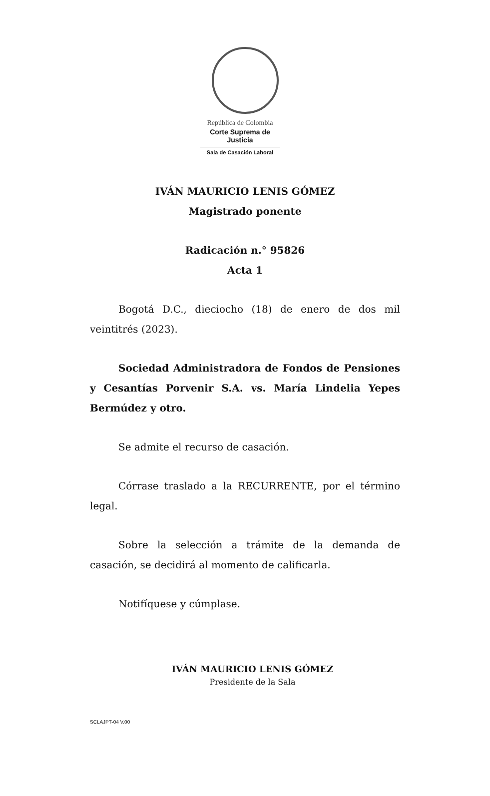República de Colombia
Corte Suprema de Justicia
Sala de Casación Laboral
IVÁN MAURICIO LENIS GÓMEZ
Magistrado ponente
Radicación n.° 95826
Acta 1
Bogotá D.C., dieciocho (18) de enero de dos mil veintitrés (2023).
Sociedad Administradora de Fondos de Pensiones y Cesantías Porvenir S.A. vs. María Lindelia Yepes Bermúdez y otro.
Se admite el recurso de casación.
Córrase traslado a la RECURRENTE, por el término legal.
Sobre la selección a trámite de la demanda de casación, se decidirá al momento de calificarla.
Notifíquese y cúmplase.
IVÁN MAURICIO LENIS GÓMEZ
Presidente de la Sala
SCLAJPT-04 V.00